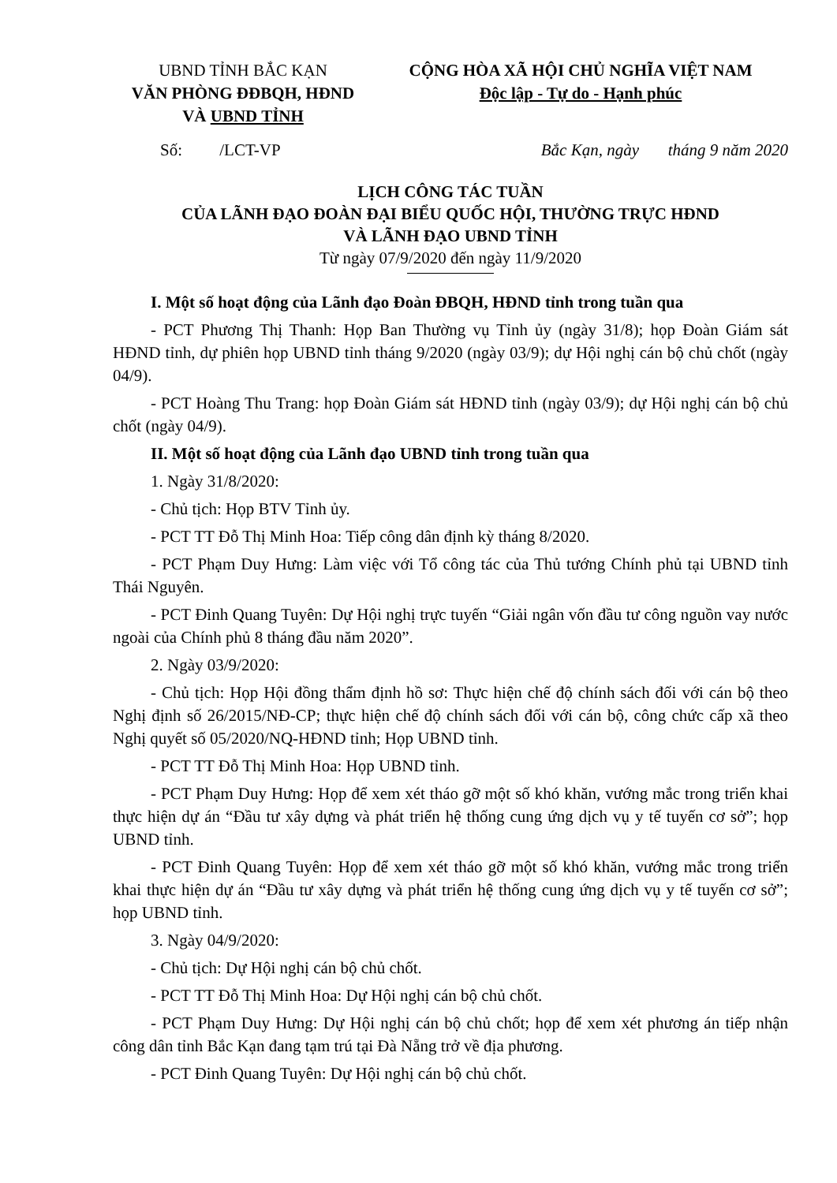UBND TỈNH BẮC KẠN
VĂN PHÒNG ĐĐBQH, HĐND
VÀ UBND TỈNH
CỘNG HÒA XÃ HỘI CHỦ NGHĨA VIỆT NAM
Độc lập - Tự do - Hạnh phúc
Số: /LCT-VP Bắc Kạn, ngày tháng 9 năm 2020
LỊCH CÔNG TÁC TUẦN
CỦA LÃNH ĐẠO ĐOÀN ĐẠI BIỂU QUỐC HỘI, THƯỜNG TRỰC HĐND
VÀ LÃNH ĐẠO UBND TỈNH
Từ ngày 07/9/2020 đến ngày 11/9/2020
I. Một số hoạt động của Lãnh đạo Đoàn ĐBQH, HĐND tỉnh trong tuần qua
- PCT Phương Thị Thanh: Họp Ban Thường vụ Tỉnh ủy (ngày 31/8); họp Đoàn Giám sát HĐND tỉnh, dự phiên họp UBND tỉnh tháng 9/2020 (ngày 03/9); dự Hội nghị cán bộ chủ chốt (ngày 04/9).
- PCT Hoàng Thu Trang: họp Đoàn Giám sát HĐND tỉnh (ngày 03/9); dự Hội nghị cán bộ chủ chốt (ngày 04/9).
II. Một số hoạt động của Lãnh đạo UBND tỉnh trong tuần qua
1. Ngày 31/8/2020:
- Chủ tịch: Họp BTV Tỉnh ủy.
- PCT TT Đỗ Thị Minh Hoa: Tiếp công dân định kỳ tháng 8/2020.
- PCT Phạm Duy Hưng: Làm việc với Tổ công tác của Thủ tướng Chính phủ tại UBND tỉnh Thái Nguyên.
- PCT Đinh Quang Tuyên: Dự Hội nghị trực tuyến “Giải ngân vốn đầu tư công nguồn vay nước ngoài của Chính phủ 8 tháng đầu năm 2020”.
2. Ngày 03/9/2020:
- Chủ tịch: Họp Hội đồng thẩm định hồ sơ: Thực hiện chế độ chính sách đối với cán bộ theo Nghị định số 26/2015/NĐ-CP; thực hiện chế độ chính sách đối với cán bộ, công chức cấp xã theo Nghị quyết số 05/2020/NQ-HĐND tỉnh; Họp UBND tỉnh.
- PCT TT Đỗ Thị Minh Hoa: Họp UBND tỉnh.
- PCT Phạm Duy Hưng: Họp để xem xét tháo gỡ một số khó khăn, vướng mắc trong triển khai thực hiện dự án “Đầu tư xây dựng và phát triển hệ thống cung ứng dịch vụ y tế tuyến cơ sở”; họp UBND tỉnh.
- PCT Đinh Quang Tuyên: Họp để xem xét tháo gỡ một số khó khăn, vướng mắc trong triển khai thực hiện dự án “Đầu tư xây dựng và phát triển hệ thống cung ứng dịch vụ y tế tuyến cơ sở”; họp UBND tỉnh.
3. Ngày 04/9/2020:
- Chủ tịch: Dự Hội nghị cán bộ chủ chốt.
- PCT TT Đỗ Thị Minh Hoa: Dự Hội nghị cán bộ chủ chốt.
- PCT Phạm Duy Hưng: Dự Hội nghị cán bộ chủ chốt; họp để xem xét phương án tiếp nhận công dân tỉnh Bắc Kạn đang tạm trú tại Đà Nẵng trở về địa phương.
- PCT Đinh Quang Tuyên: Dự Hội nghị cán bộ chủ chốt.